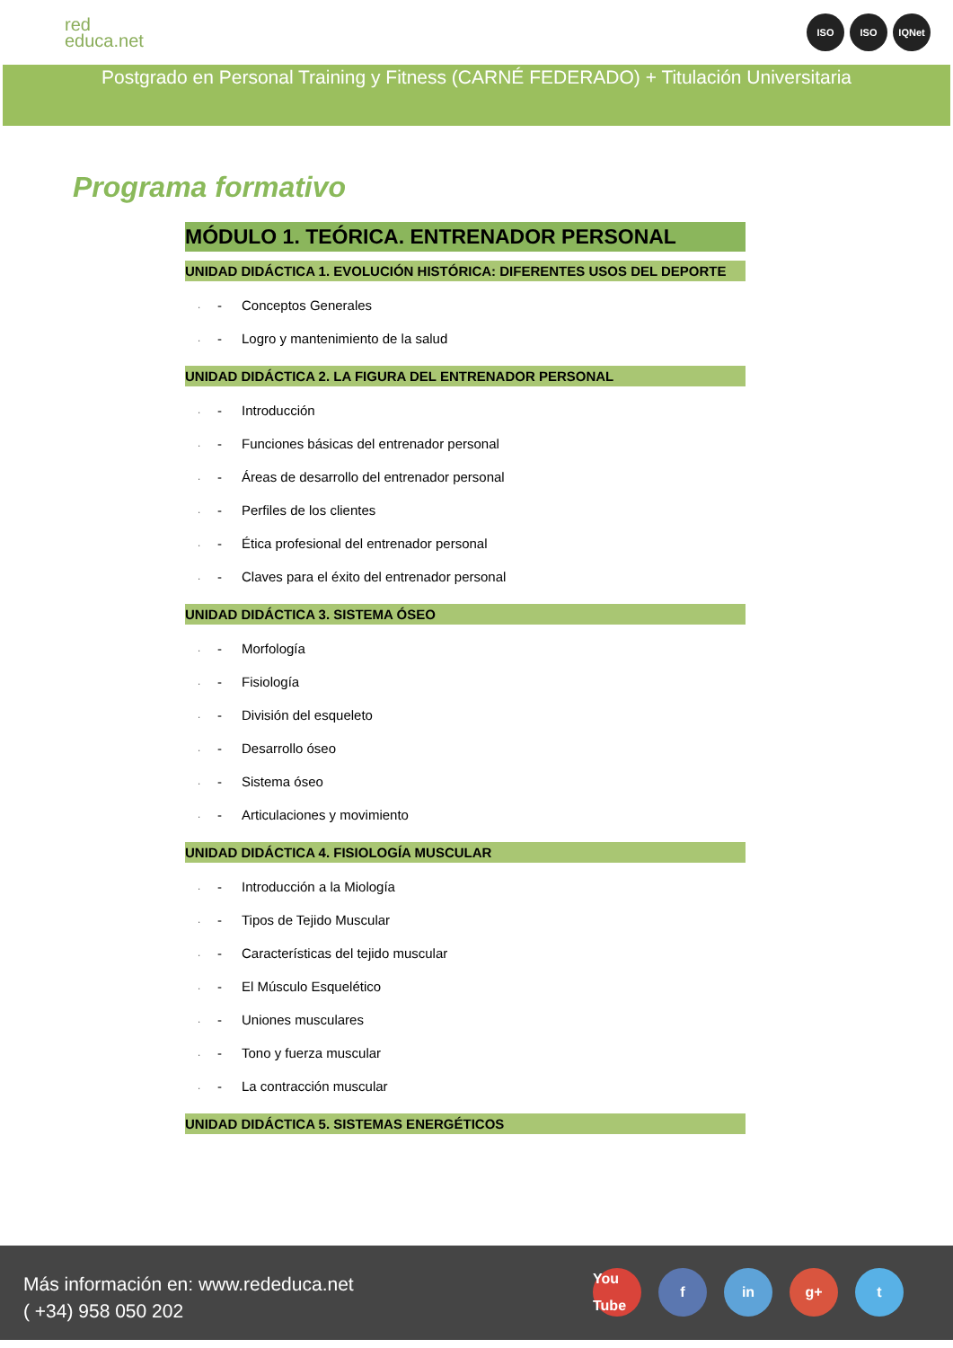red
educa.net
ISO ISO IQNet
Postgrado en Personal Training y Fitness (CARNÉ FEDERADO) + Titulación Universitaria
Programa formativo
MÓDULO 1. TEÓRICA. ENTRENADOR PERSONAL
UNIDAD DIDÁCTICA 1. EVOLUCIÓN HISTÓRICA: DIFERENTES USOS DEL DEPORTE
· - Conceptos Generales
· - Logro y mantenimiento de la salud
UNIDAD DIDÁCTICA 2. LA FIGURA DEL ENTRENADOR PERSONAL
· - Introducción
· - Funciones básicas del entrenador personal
· - Áreas de desarrollo del entrenador personal
· - Perfiles de los clientes
· - Ética profesional del entrenador personal
· - Claves para el éxito del entrenador personal
UNIDAD DIDÁCTICA 3. SISTEMA ÓSEO
· - Morfología
· - Fisiología
· - División del esqueleto
· - Desarrollo óseo
· - Sistema óseo
· - Articulaciones y movimiento
UNIDAD DIDÁCTICA 4. FISIOLOGÍA MUSCULAR
· - Introducción a la Miología
· - Tipos de Tejido Muscular
· - Características del tejido muscular
· - El Músculo Esquelético
· - Uniones musculares
· - Tono y fuerza muscular
· - La contracción muscular
UNIDAD DIDÁCTICA 5. SISTEMAS ENERGÉTICOS
Más información en: www.rededuca.net
( +34) 958 050 202
You Tube f in g+ t